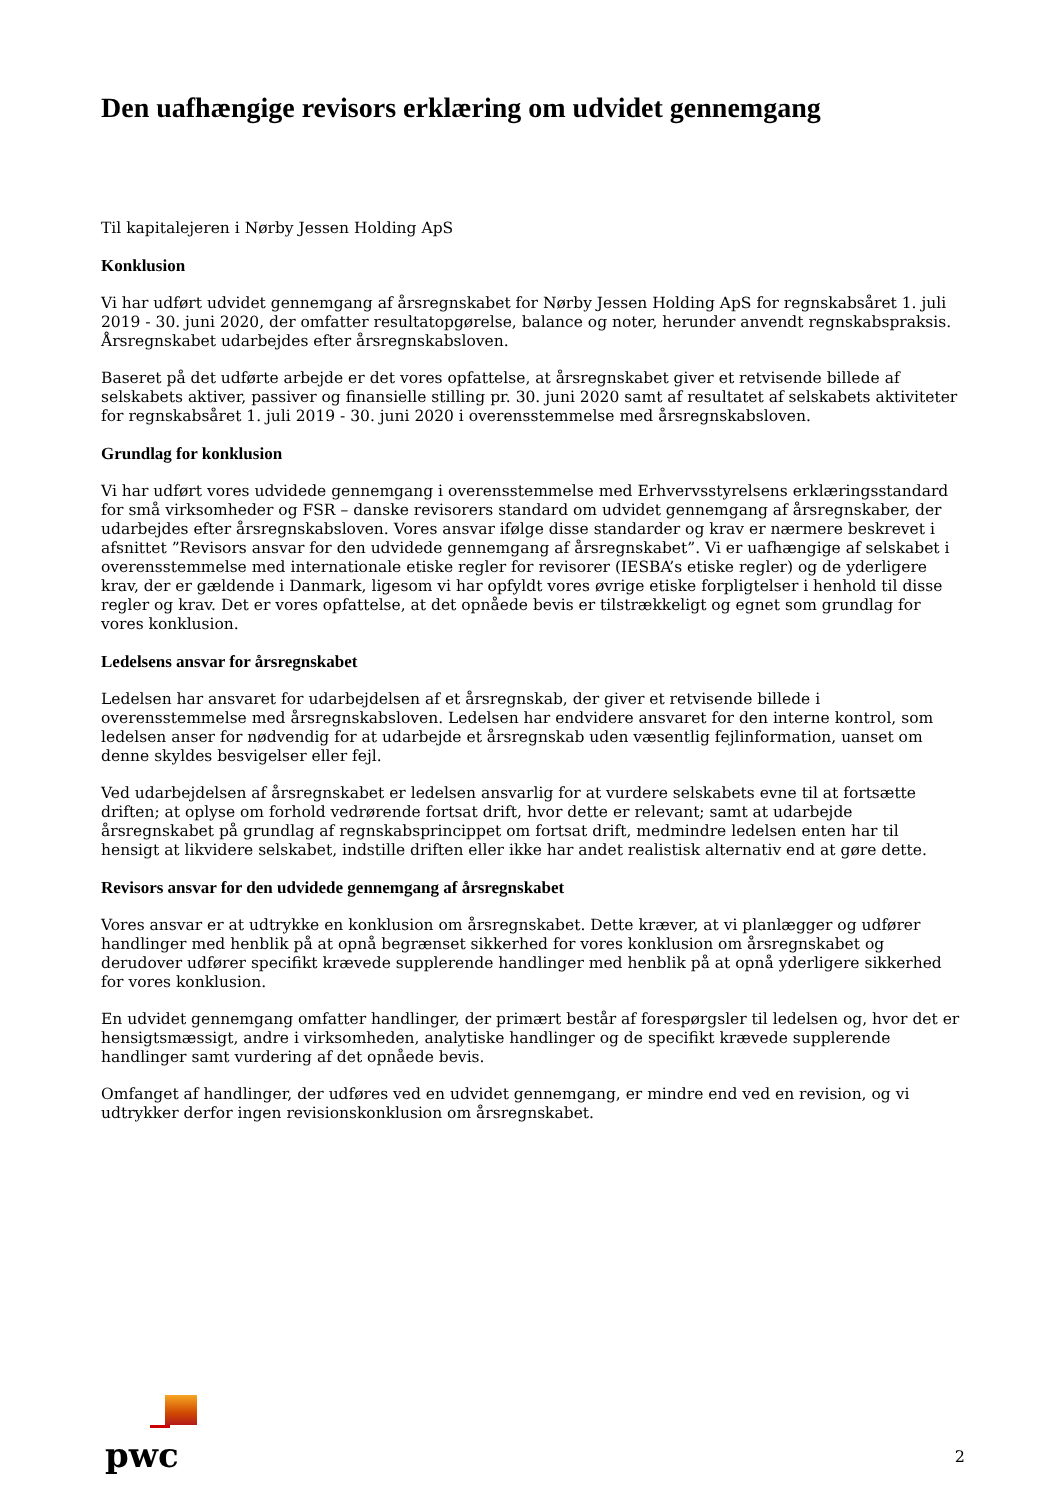Den uafhængige revisors erklæring om udvidet gennemgang
Til kapitalejeren i Nørby Jessen Holding ApS
Konklusion
Vi har udført udvidet gennemgang af årsregnskabet for Nørby Jessen Holding ApS for regnskabsåret 1. juli 2019 - 30. juni 2020, der omfatter resultatopgørelse, balance og noter, herunder anvendt regnskabspraksis. Årsregnskabet udarbejdes efter årsregnskabsloven.
Baseret på det udførte arbejde er det vores opfattelse, at årsregnskabet giver et retvisende billede af selskabets aktiver, passiver og finansielle stilling pr. 30. juni 2020 samt af resultatet af selskabets aktiviteter for regnskabsåret 1. juli 2019 - 30. juni 2020 i overensstemmelse med årsregnskabsloven.
Grundlag for konklusion
Vi har udført vores udvidede gennemgang i overensstemmelse med Erhvervsstyrelsens erklæringsstandard for små virksomheder og FSR – danske revisorers standard om udvidet gennemgang af årsregnskaber, der udarbejdes efter årsregnskabsloven. Vores ansvar ifølge disse standarder og krav er nærmere beskrevet i afsnittet ”Revisors ansvar for den udvidede gennemgang af årsregnskabet”. Vi er uafhængige af selskabet i overensstemmelse med internationale etiske regler for revisorer (IESBA’s etiske regler) og de yderligere krav, der er gældende i Danmark, ligesom vi har opfyldt vores øvrige etiske forpligtelser i henhold til disse regler og krav. Det er vores opfattelse, at det opnåede bevis er tilstrækkeligt og egnet som grundlag for vores konklusion.
Ledelsens ansvar for årsregnskabet
Ledelsen har ansvaret for udarbejdelsen af et årsregnskab, der giver et retvisende billede i overensstemmelse med årsregnskabsloven. Ledelsen har endvidere ansvaret for den interne kontrol, som ledelsen anser for nødvendig for at udarbejde et årsregnskab uden væsentlig fejlinformation, uanset om denne skyldes besvigelser eller fejl.
Ved udarbejdelsen af årsregnskabet er ledelsen ansvarlig for at vurdere selskabets evne til at fortsætte driften; at oplyse om forhold vedrørende fortsat drift, hvor dette er relevant; samt at udarbejde årsregnskabet på grundlag af regnskabsprincippet om fortsat drift, medmindre ledelsen enten har til hensigt at likvidere selskabet, indstille driften eller ikke har andet realistisk alternativ end at gøre dette.
Revisors ansvar for den udvidede gennemgang af årsregnskabet
Vores ansvar er at udtrykke en konklusion om årsregnskabet. Dette kræver, at vi planlægger og udfører handlinger med henblik på at opnå begrænset sikkerhed for vores konklusion om årsregnskabet og derudover udfører specifikt krævede supplerende handlinger med henblik på at opnå yderligere sikkerhed for vores konklusion.
En udvidet gennemgang omfatter handlinger, der primært består af forespørgsler til ledelsen og, hvor det er hensigtsmæssigt, andre i virksomheden, analytiske handlinger og de specifikt krævede supplerende handlinger samt vurdering af det opnåede bevis.
Omfanget af handlinger, der udføres ved en udvidet gennemgang, er mindre end ved en revision, og vi udtrykker derfor ingen revisionskonklusion om årsregnskabet.
pwc 2